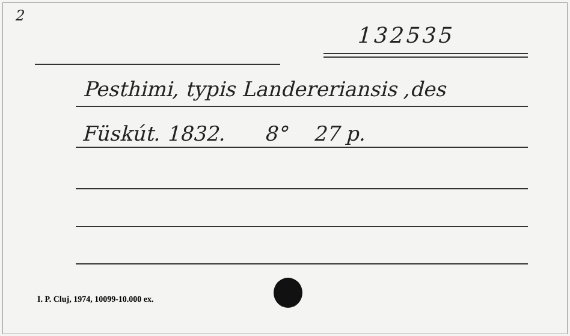2
132535
Pesthimi, typis Landereriansis ,des
Füskút. 1832. 8° 27 p.
I. P. Cluj, 1974, 10099-10.000 ex.